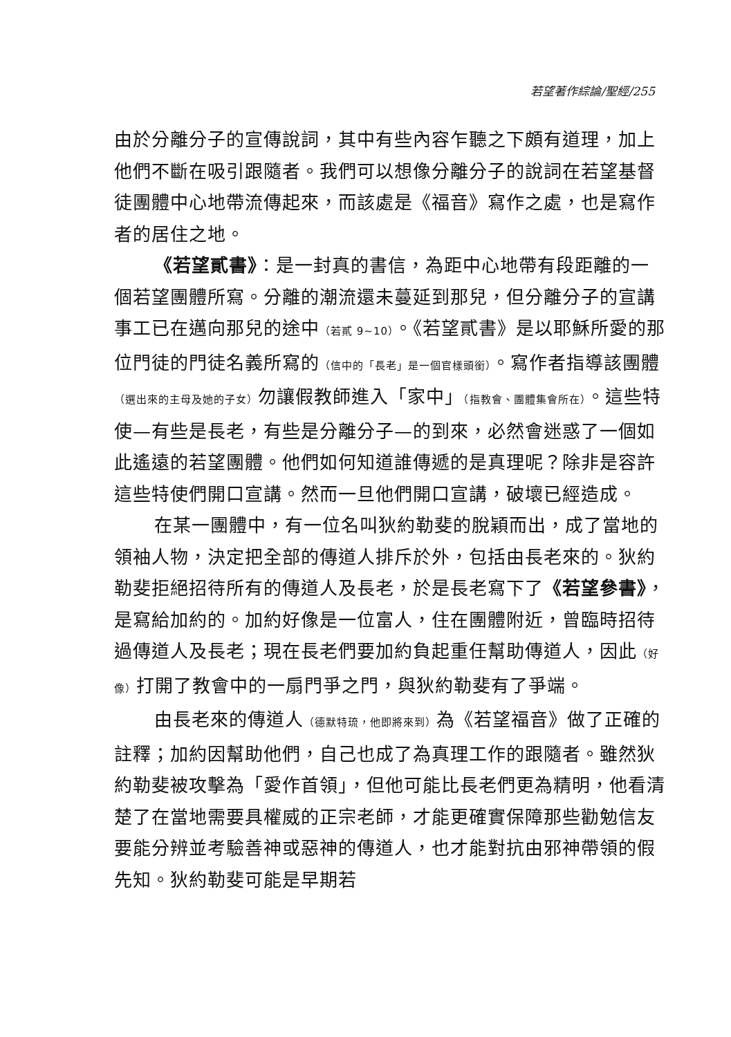若望著作綜論/聖經/255
由於分離分子的宣傳說詞，其中有些內容乍聽之下頗有道理，加上他們不斷在吸引跟隨者。我們可以想像分離分子的說詞在若望基督徒團體中心地帶流傳起來，而該處是《福音》寫作之處，也是寫作者的居住之地。
《若望貳書》：是一封真的書信，為距中心地帶有段距離的一個若望團體所寫。分離的潮流還未蔓延到那兒，但分離分子的宣講事工已在邁向那兒的途中（若貳 9~10）。《若望貳書》是以耶穌所愛的那位門徒的門徒名義所寫的（信中的「長老」是一個官樣頭銜）。寫作者指導該團體（選出來的主母及她的子女）勿讓假教師進入「家中」（指教會、團體集會所在）。這些特使—有些是長老，有些是分離分子—的到來，必然會迷惑了一個如此遙遠的若望團體。他們如何知道誰傳遞的是真理呢？除非是容許這些特使們開口宣講。然而一旦他們開口宣講，破壞已經造成。
在某一團體中，有一位名叫狄約勒斐的脫穎而出，成了當地的領袖人物，決定把全部的傳道人排斥於外，包括由長老來的。狄約勒斐拒絕招待所有的傳道人及長老，於是長老寫下了《若望參書》，是寫給加約的。加約好像是一位富人，住在團體附近，曾臨時招待過傳道人及長老；現在長老們要加約負起重任幫助傳道人，因此（好像）打開了教會中的一扇門爭之門，與狄約勒斐有了爭端。
由長老來的傳道人（德默特琉，他即將來到）為《若望福音》做了正確的註釋；加約因幫助他們，自己也成了為真理工作的跟隨者。雖然狄約勒斐被攻擊為「愛作首領」，但他可能比長老們更為精明，他看清楚了在當地需要具權威的正宗老師，才能更確實保障那些勸勉信友要能分辨並考驗善神或惡神的傳道人，也才能對抗由邪神帶領的假先知。狄約勒斐可能是早期若